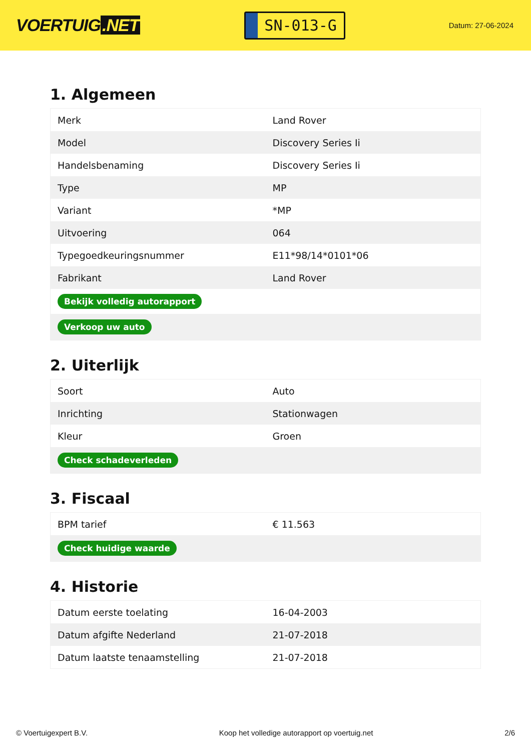VOERTUIG.NET
SN-013-G
Datum: 27-06-2024
1. Algemeen
| Merk | Land Rover |
| Model | Discovery Series Ii |
| Handelsbenaming | Discovery Series Ii |
| Type | MP |
| Variant | *MP |
| Uitvoering | 064 |
| Typegoedkeuringsnummer | E11*98/14*0101*06 |
| Fabrikant | Land Rover |
| Bekijk volledig autorapport | |
| Verkoop uw auto | |
2. Uiterlijk
| Soort | Auto |
| Inrichting | Stationwagen |
| Kleur | Groen |
| Check schadeverleden | |
3. Fiscaal
| BPM tarief | € 11.563 |
| Check huidige waarde | |
4. Historie
| Datum eerste toelating | 16-04-2003 |
| Datum afgifte Nederland | 21-07-2018 |
| Datum laatste tenaamstelling | 21-07-2018 |
© Voertuigexpert B.V. Koop het volledige autorapport op voertuig.net 2/6